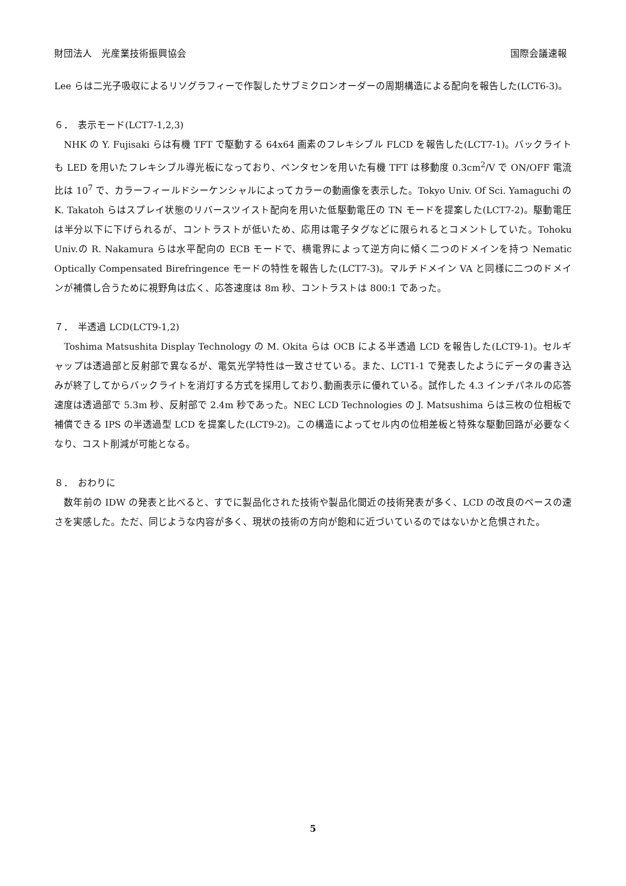財団法人　光産業技術振興協会 国際会議速報
Lee らは二光子吸収によるリソグラフィーで作製したサブミクロンオーダーの周期構造による配向を報告した(LCT6-3)。
６．　表示モード(LCT7-1,2,3)
　NHK の Y. Fujisaki らは有機 TFT で駆動する 64x64 画素のフレキシブル FLCD を報告した(LCT7-1)。バックライトも LED を用いたフレキシブル導光板になっており、ペンタセンを用いた有機 TFT は移動度 0.3cm<sup>2</sup>/V で ON/OFF 電流比は 10<sup>7</sup> で、カラーフィールドシーケンシャルによってカラーの動画像を表示した。Tokyo Univ. Of Sci. Yamaguchi の K. Takatoh らはスプレイ状態のリバースツイスト配向を用いた低駆動電圧の TN モードを提案した(LCT7-2)。駆動電圧は半分以下に下げられるが、コントラストが低いため、応用は電子タグなどに限られるとコメントしていた。Tohoku Univ.の R. Nakamura らは水平配向の ECB モードで、横電界によって逆方向に傾く二つのドメインを持つ Nematic Optically Compensated Birefringence モードの特性を報告した(LCT7-3)。マルチドメイン VA と同様に二つのドメインが補償し合うために視野角は広く、応答速度は 8m 秒、コントラストは 800:1 であった。
７．　半透過 LCD(LCT9-1,2)
　Toshima Matsushita Display Technology の M. Okita らは OCB による半透過 LCD を報告した(LCT9-1)。セルギャップは透過部と反射部で異なるが、電気光学特性は一致させている。また、LCT1-1 で発表したようにデータの書き込みが終了してからバックライトを消灯する方式を採用しており､動画表示に優れている。試作した 4.3 インチパネルの応答速度は透過部で 5.3m 秒、反射部で 2.4m 秒であった。NEC LCD Technologies の J. Matsushima らは三枚の位相板で補償できる IPS の半透過型 LCD を提案した(LCT9-2)。この構造によってセル内の位相差板と特殊な駆動回路が必要なくなり、コスト削減が可能となる。
８．　おわりに
　数年前の IDW の発表と比べると、すでに製品化された技術や製品化間近の技術発表が多く、LCD の改良のペースの速さを実感した。ただ、同じような内容が多く、現状の技術の方向が飽和に近づいているのではないかと危惧された。
5